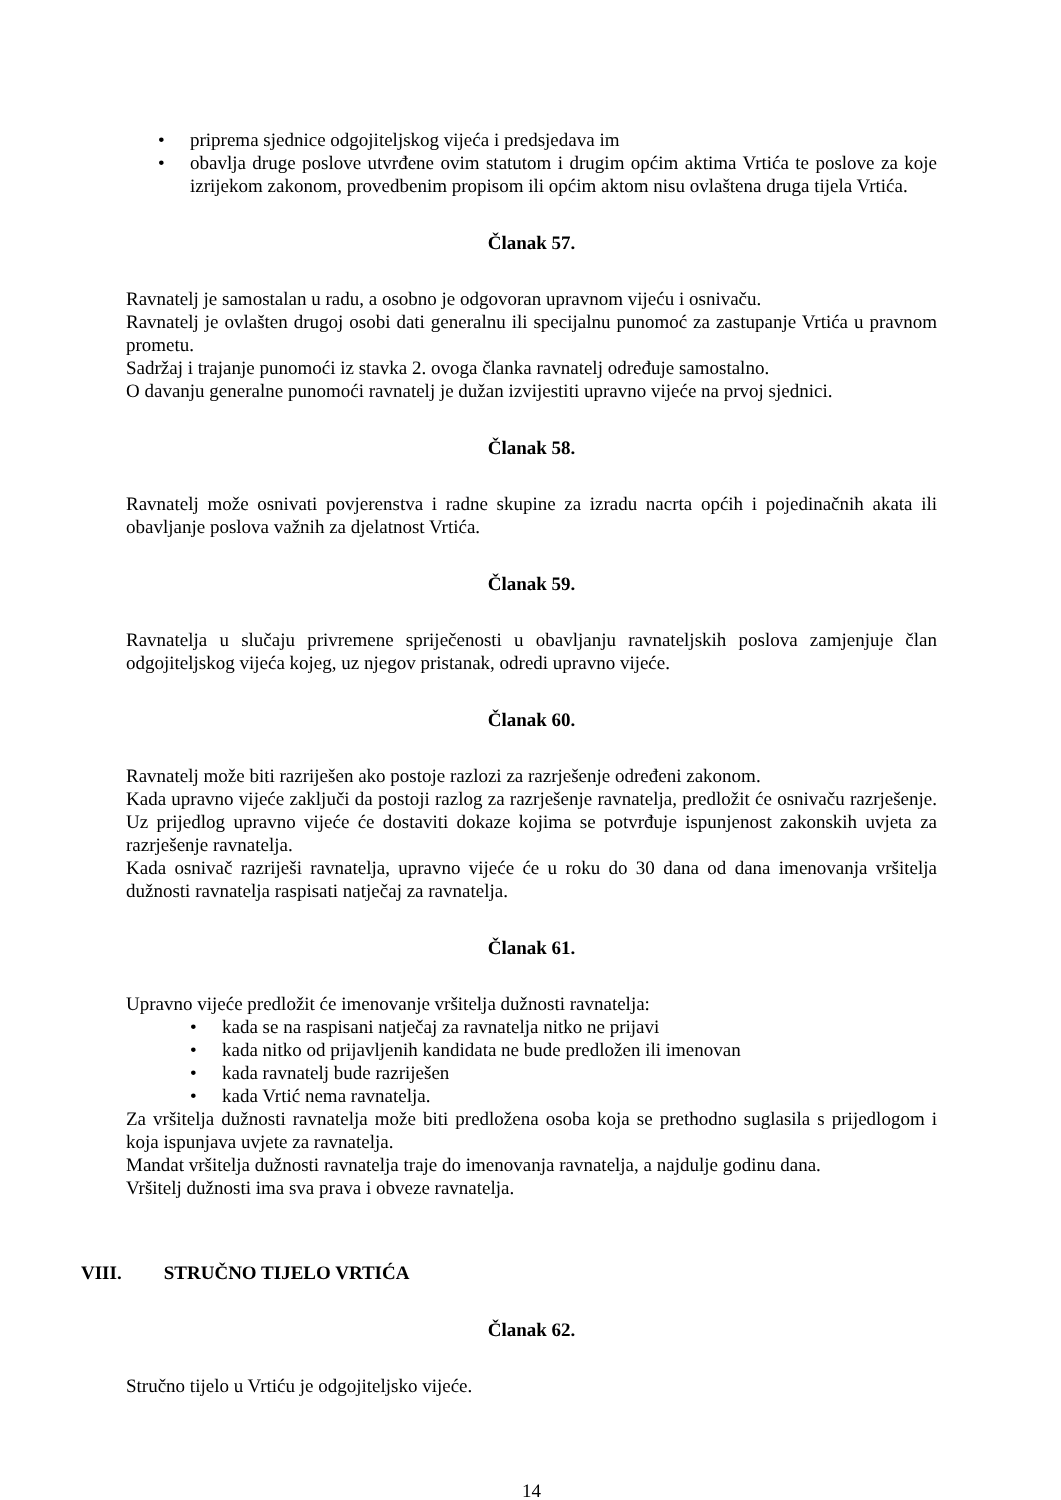• priprema sjednice odgojiteljskog vijeća i predsjedava im
• obavlja druge poslove utvrđene ovim statutom i drugim općim aktima Vrtića te poslove za koje izrijekom zakonom, provedbenim propisom ili općim aktom nisu ovlaštena druga tijela Vrtića.
Članak 57.
Ravnatelj je samostalan u radu, a osobno je odgovoran upravnom vijeću i osnivaču.
Ravnatelj je ovlašten drugoj osobi dati generalnu ili specijalnu punomoć za zastupanje Vrtića u pravnom prometu.
Sadržaj i trajanje punomoći iz stavka 2. ovoga članka ravnatelj određuje samostalno.
O davanju generalne punomoći ravnatelj je dužan izvijestiti upravno vijeće na prvoj sjednici.
Članak 58.
Ravnatelj može osnivati povjerenstva i radne skupine za izradu nacrta općih i pojedinačnih akata ili obavljanje poslova važnih za djelatnost Vrtića.
Članak 59.
Ravnatelja u slučaju privremene spriječenosti u obavljanju ravnateljskih poslova zamjenjuje član odgojiteljskog vijeća kojeg, uz njegov pristanak, odredi upravno vijeće.
Članak 60.
Ravnatelj može biti razriješen ako postoje razlozi za razrješenje određeni zakonom.
Kada upravno vijeće zaključi da postoji razlog za razrješenje ravnatelja, predložit će osnivaču razrješenje. Uz prijedlog upravno vijeće će dostaviti dokaze kojima se potvrđuje ispunjenost zakonskih uvjeta za razrješenje ravnatelja.
Kada osnivač razriješi ravnatelja, upravno vijeće će u roku do 30 dana od dana imenovanja vršitelja dužnosti ravnatelja raspisati natječaj za ravnatelja.
Članak 61.
Upravno vijeće predložit će imenovanje vršitelja dužnosti ravnatelja:
• kada se na raspisani natječaj za ravnatelja nitko ne prijavi
• kada nitko od prijavljenih kandidata ne bude predložen ili imenovan
• kada ravnatelj bude razriješen
• kada Vrtić nema ravnatelja.
Za vršitelja dužnosti ravnatelja može biti predložena osoba koja se prethodno suglasila s prijedlogom i koja ispunjava uvjete za ravnatelja.
Mandat vršitelja dužnosti ravnatelja traje do imenovanja ravnatelja, a najdulje godinu dana.
Vršitelj dužnosti ima sva prava i obveze ravnatelja.
VIII. STRUČNO TIJELO VRTIĆA
Članak 62.
Stručno tijelo u Vrtiću je odgojiteljsko vijeće.
14